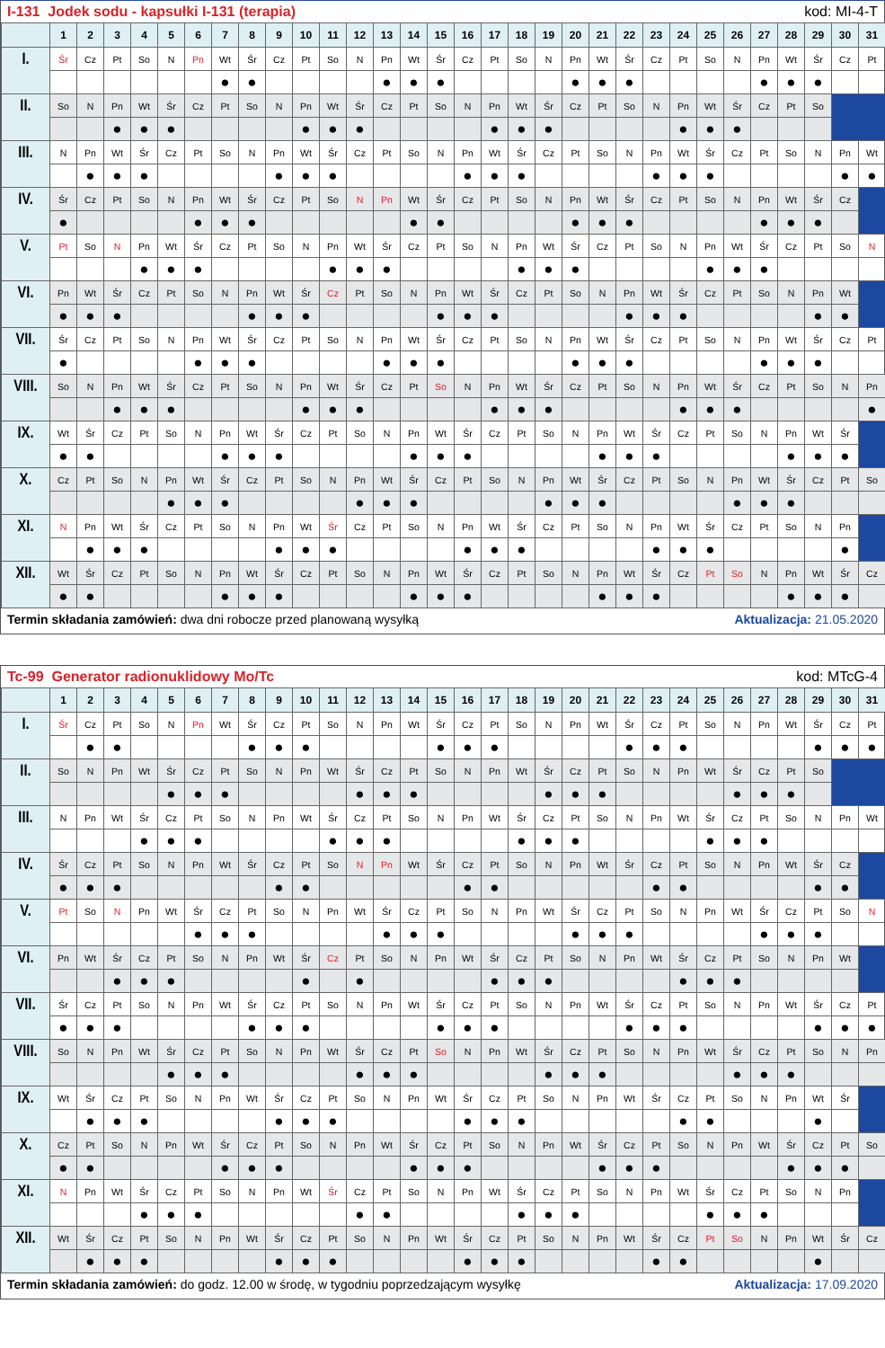I-131 Jodek sodu - kapsułki I-131 (terapia) kod: MI-4-T
| | 1 | 2 | 3 | 4 | 5 | 6 | 7 | 8 | 9 | 10 | 11 | 12 | 13 | 14 | 15 | 16 | 17 | 18 | 19 | 20 | 21 | 22 | 23 | 24 | 25 | 26 | 27 | 28 | 29 | 30 | 31 |
| --- | --- | --- | --- | --- | --- | --- | --- | --- | --- | --- | --- | --- | --- | --- | --- | --- | --- | --- | --- | --- | --- | --- | --- | --- | --- | --- | --- | --- | --- | --- | --- |
| I. | Śr | Cz | Pt | So | N | Pn | Wt | Śr | Cz | Pt | So | N | Pn | Wt | Śr | Cz | Pt | So | N | Pn | Wt | Śr | Cz | Pt | So | N | Pn | Wt | Śr | Cz | Pt |
| | | | | | | | ● | ● | | | | | ● | ● | ● | | | | | ● | ● | ● | | | | | ● | ● | ● | | |
| II. | So | N | Pn | Wt | Śr | Cz | Pt | So | N | Pn | Wt | Śr | Cz | Pt | So | N | Pn | Wt | Śr | Cz | Pt | So | N | Pn | Wt | Śr | Cz | Pt | So | | |
| | | | ● | ● | ● | | | | | ● | ● | ● | | | | | ● | ● | ● | | | | | ● | ● | ● | | | | | |
| III. | N | Pn | Wt | Śr | Cz | Pt | So | N | Pn | Wt | Śr | Cz | Pt | So | N | Pn | Wt | Śr | Cz | Pt | So | N | Pn | Wt | Śr | Cz | Pt | So | N | Pn | Wt |
| | | ● | ● | ● | | | | | ● | ● | ● | | | | | ● | ● | ● | | | | | ● | ● | ● | | | | | ● | ● |
| IV. | Śr | Cz | Pt | So | N | Pn | Wt | Śr | Cz | Pt | So | N | Pn | Wt | Śr | Cz | Pt | So | N | Pn | Wt | Śr | Cz | Pt | So | N | Pn | Wt | Śr | Cz | |
| | ● | | | | | ● | ● | ● | | | | | | ● | ● | | | | | ● | ● | ● | | | | | ● | ● | ● | | |
| V. | Pt | So | N | Pn | Wt | Śr | Cz | Pt | So | N | Pn | Wt | Śr | Cz | Pt | So | N | Pn | Wt | Śr | Cz | Pt | So | N | Pn | Wt | Śr | Cz | Pt | So | N |
| | | | | ● | ● | ● | | | | | ● | ● | ● | | | | | ● | ● | ● | | | | | ● | ● | ● | | | | |
| VI. | Pn | Wt | Śr | Cz | Pt | So | N | Pn | Wt | Śr | Cz | Pt | So | N | Pn | Wt | Śr | Cz | Pt | So | N | Pn | Wt | Śr | Cz | Pt | So | N | Pn | Wt | |
| | ● | ● | ● | | | | | ● | ● | ● | | | | | ● | ● | ● | | | | | ● | ● | ● | | | | | ● | ● | |
| VII. | Śr | Cz | Pt | So | N | Pn | Wt | Śr | Cz | Pt | So | N | Pn | Wt | Śr | Cz | Pt | So | N | Pn | Wt | Śr | Cz | Pt | So | N | Pn | Wt | Śr | Cz | Pt |
| | ● | | | | | ● | ● | ● | | | | | ● | ● | ● | | | | | ● | ● | ● | | | | | ● | ● | ● | | |
| VIII. | So | N | Pn | Wt | Śr | Cz | Pt | So | N | Pn | Wt | Śr | Cz | Pt | So | N | Pn | Wt | Śr | Cz | Pt | So | N | Pn | Wt | Śr | Cz | Pt | So | N | Pn |
| | | | ● | ● | ● | | | | | ● | ● | ● | | | | | ● | ● | ● | | | | | ● | ● | ● | | | | | ● |
| IX. | Wt | Śr | Cz | Pt | So | N | Pn | Wt | Śr | Cz | Pt | So | N | Pn | Wt | Śr | Cz | Pt | So | N | Pn | Wt | Śr | Cz | Pt | So | N | Pn | Wt | Śr | |
| | ● | ● | | | | | ● | ● | ● | | | | | ● | ● | ● | | | | | ● | ● | ● | | | | | ● | ● | ● | |
| X. | Cz | Pt | So | N | Pn | Wt | Śr | Cz | Pt | So | N | Pn | Wt | Śr | Cz | Pt | So | N | Pn | Wt | Śr | Cz | Pt | So | N | Pn | Wt | Śr | Cz | Pt | So |
| | | | | | ● | ● | ● | | | | | ● | ● | ● | | | | | ● | ● | ● | | | | | ● | ● | ● | | | |
| XI. | N | Pn | Wt | Śr | Cz | Pt | So | N | Pn | Wt | Śr | Cz | Pt | So | N | Pn | Wt | Śr | Cz | Pt | So | N | Pn | Wt | Śr | Cz | Pt | So | N | Pn | |
| | | ● | ● | ● | | | | | ● | ● | ● | | | | | ● | ● | ● | | | | | ● | ● | ● | | | | | ● | |
| XII. | Wt | Śr | Cz | Pt | So | N | Pn | Wt | Śr | Cz | Pt | So | N | Pn | Wt | Śr | Cz | Pt | So | N | Pn | Wt | Śr | Cz | Pt | So | N | Pn | Wt | Śr | Cz |
| | ● | ● | | | | | ● | ● | ● | | | | | ● | ● | ● | | | | | ● | ● | ● | | | | | ● | ● | ● | |
Termin składania zamówień: dwa dni robocze przed planowaną wysyłką Aktualizacja: 21.05.2020
Tc-99 Generator radionuklidowy Mo/Tc kod: MTcG-4
| | 1 | 2 | 3 | 4 | 5 | 6 | 7 | 8 | 9 | 10 | 11 | 12 | 13 | 14 | 15 | 16 | 17 | 18 | 19 | 20 | 21 | 22 | 23 | 24 | 25 | 26 | 27 | 28 | 29 | 30 | 31 |
| --- | --- | --- | --- | --- | --- | --- | --- | --- | --- | --- | --- | --- | --- | --- | --- | --- | --- | --- | --- | --- | --- | --- | --- | --- | --- | --- | --- | --- | --- | --- | --- |
| I. | Śr | Cz | Pt | So | N | Pn | Wt | Śr | Cz | Pt | So | N | Pn | Wt | Śr | Cz | Pt | So | N | Pn | Wt | Śr | Cz | Pt | So | N | Pn | Wt | Śr | Cz | Pt |
| | | ● | ● | | | | | ● | ● | ● | | | | | ● | ● | ● | | | | | ● | ● | ● | | | | | ● | ● | ● |
| II. | So | N | Pn | Wt | Śr | Cz | Pt | So | N | Pn | Wt | Śr | Cz | Pt | So | N | Pn | Wt | Śr | Cz | Pt | So | N | Pn | Wt | Śr | Cz | Pt | So | | |
| | | | | | ● | ● | ● | | | | | ● | ● | ● | | | | | ● | ● | ● | | | | | ● | ● | ● | | | |
| III. | N | Pn | Wt | Śr | Cz | Pt | So | N | Pn | Wt | Śr | Cz | Pt | So | N | Pn | Wt | Śr | Cz | Pt | So | N | Pn | Wt | Śr | Cz | Pt | So | N | Pn | Wt |
| | | | | ● | ● | ● | | | | | ● | ● | ● | | | | | ● | ● | ● | | | | | ● | ● | ● | | | | |
| IV. | Śr | Cz | Pt | So | N | Pn | Wt | Śr | Cz | Pt | So | N | Pn | Wt | Śr | Cz | Pt | So | N | Pn | Wt | Śr | Cz | Pt | So | N | Pn | Wt | Śr | Cz | |
| | ● | ● | ● | | | | | | ● | ● | | | | | | ● | ● | | | | | | ● | ● | | | | | ● | ● | |
| V. | Pt | So | N | Pn | Wt | Śr | Cz | Pt | So | N | Pn | Wt | Śr | Cz | Pt | So | N | Pn | Wt | Śr | Cz | Pt | So | N | Pn | Wt | Śr | Cz | Pt | So | N |
| | | | | | | ● | ● | ● | | | | | ● | ● | ● | | | | | ● | ● | ● | | | | | ● | ● | ● | | |
| VI. | Pn | Wt | Śr | Cz | Pt | So | N | Pn | Wt | Śr | Cz | Pt | So | N | Pn | Wt | Śr | Cz | Pt | So | N | Pn | Wt | Śr | Cz | Pt | So | N | Pn | Wt | |
| | | | ● | ● | ● | | | | | ● | | ● | | | | | ● | ● | ● | | | | | ● | ● | ● | | | | | |
| VII. | Śr | Cz | Pt | So | N | Pn | Wt | Śr | Cz | Pt | So | N | Pn | Wt | Śr | Cz | Pt | So | N | Pn | Wt | Śr | Cz | Pt | So | N | Pn | Wt | Śr | Cz | Pt |
| | ● | ● | ● | | | | | ● | ● | ● | | | | | ● | ● | ● | | | | | ● | ● | ● | | | | | ● | ● | ● |
| VIII. | So | N | Pn | Wt | Śr | Cz | Pt | So | N | Pn | Wt | Śr | Cz | Pt | So | N | Pn | Wt | Śr | Cz | Pt | So | N | Pn | Wt | Śr | Cz | Pt | So | N | Pn |
| | | | | | ● | ● | ● | | | | | ● | ● | ● | | | | | ● | ● | ● | | | | | ● | ● | ● | | | |
| IX. | Wt | Śr | Cz | Pt | So | N | Pn | Wt | Śr | Cz | Pt | So | N | Pn | Wt | Śr | Cz | Pt | So | N | Pn | Wt | Śr | Cz | Pt | So | N | Pn | Wt | Śr | |
| | | ● | ● | ● | | | | | ● | ● | ● | | | | | ● | ● | ● | | | | | | ● | ● | | | | ● | | |
| X. | Cz | Pt | So | N | Pn | Wt | Śr | Cz | Pt | So | N | Pn | Wt | Śr | Cz | Pt | So | N | Pn | Wt | Śr | Cz | Pt | So | N | Pn | Wt | Śr | Cz | Pt | So |
| | ● | ● | | | | | ● | ● | ● | | | | | ● | ● | ● | | | | | ● | ● | ● | | | | | ● | ● | ● | |
| XI. | N | Pn | Wt | Śr | Cz | Pt | So | N | Pn | Wt | Śr | Cz | Pt | So | N | Pn | Wt | Śr | Cz | Pt | So | N | Pn | Wt | Śr | Cz | Pt | So | N | Pn | |
| | | | | ● | ● | ● | | | | | | ● | ● | | | | | ● | ● | ● | | | | | ● | ● | ● | | | | |
| XII. | Wt | Śr | Cz | Pt | So | N | Pn | Wt | Śr | Cz | Pt | So | N | Pn | Wt | Śr | Cz | Pt | So | N | Pn | Wt | Śr | Cz | Pt | So | N | Pn | Wt | Śr | Cz |
| | | ● | ● | ● | | | | | ● | ● | ● | | | | | ● | ● | ● | | | | | ● | ● | | | | | ● | | |
Termin składania zamówień: do godz. 12.00 w środę, w tygodniu poprzedzającym wysyłkę Aktualizacja: 17.09.2020